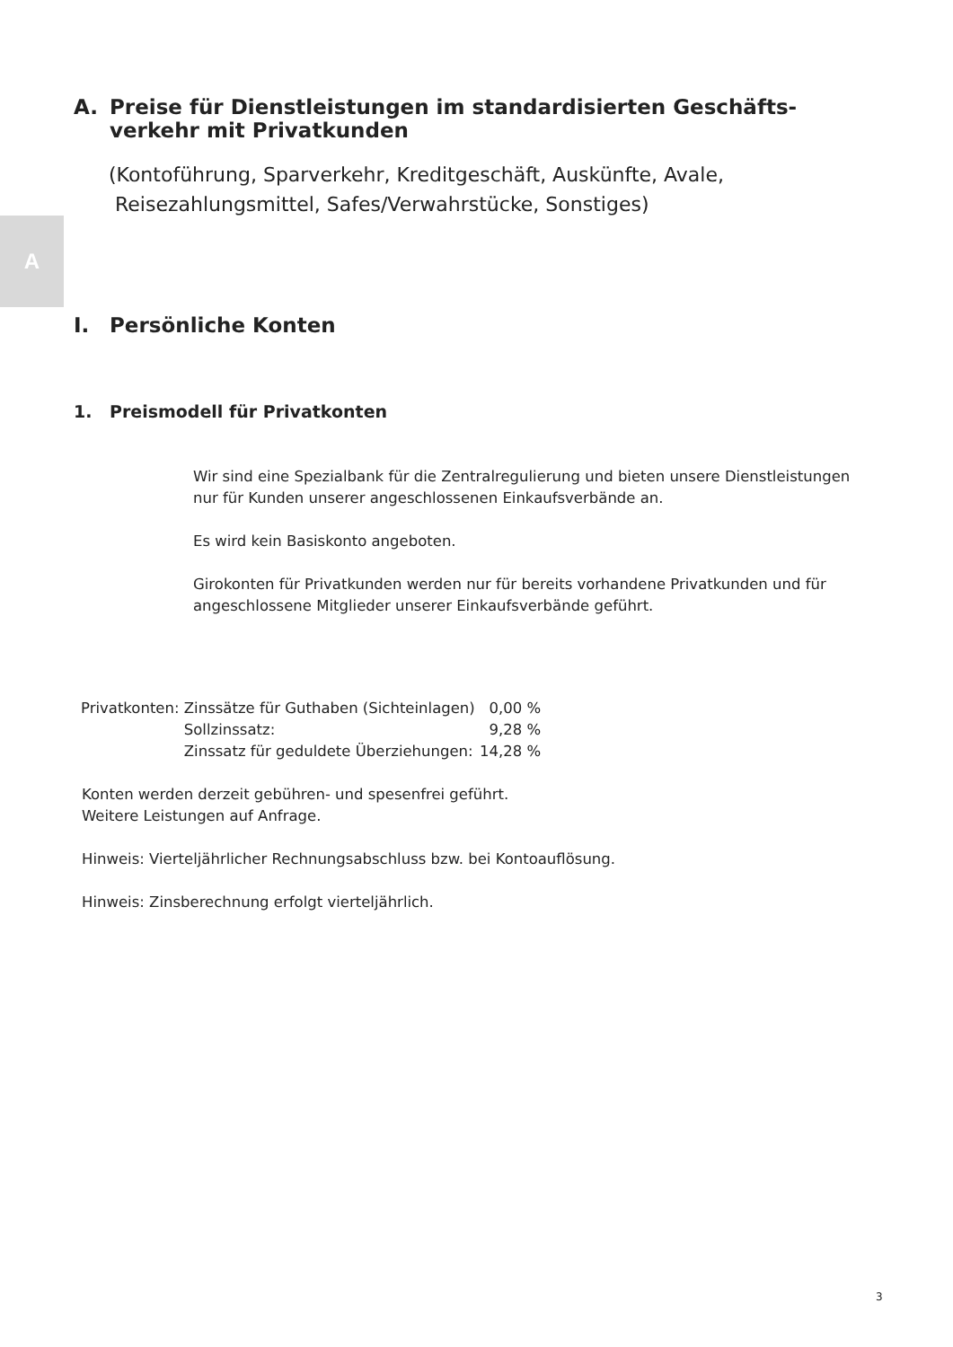A
A. Preise für Dienstleistungen im standardisierten Geschäfts-
verkehr mit Privatkunden
(Kontoführung, Sparverkehr, Kreditgeschäft, Auskünfte, Avale,
Reisezahlungsmittel, Safes/Verwahrstücke, Sonstiges)
I. Persönliche Konten
1. Preismodell für Privatkonten
Wir sind eine Spezialbank für die Zentralregulierung und bieten unsere Dienstleistungen nur für Kunden unserer angeschlossenen Einkaufsverbände an.
Es wird kein Basiskonto angeboten.
Girokonten für Privatkunden werden nur für bereits vorhandene Privatkunden und für angeschlossene Mitglieder unserer Einkaufsverbände geführt.
| Privatkonten: | Zinssätze für Guthaben (Sichteinlagen) | 0,00 % |
| | Sollzinssatz: | 9,28 % |
| | Zinssatz für geduldete Überziehungen: | 14,28 % |
Konten werden derzeit gebühren- und spesenfrei geführt.
Weitere Leistungen auf Anfrage.
Hinweis: Vierteljährlicher Rechnungsabschluss bzw. bei Kontoauflösung.
Hinweis: Zinsberechnung erfolgt vierteljährlich.
3